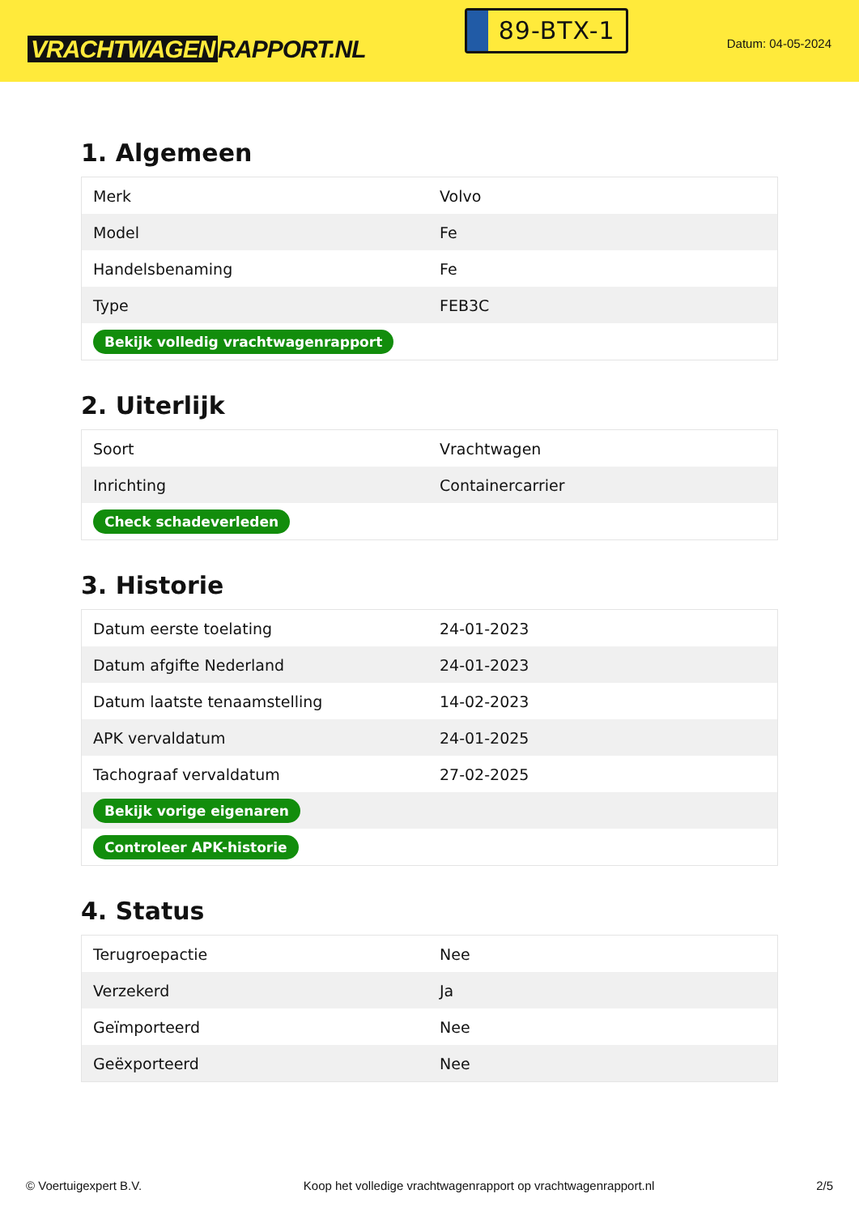VRACHTWAGEN RAPPORT.NL
89-BTX-1
Datum: 04-05-2024
1. Algemeen
| Merk | Volvo |
| Model | Fe |
| Handelsbenaming | Fe |
| Type | FEB3C |
| Bekijk volledig vrachtwagenrapport | |
2. Uiterlijk
| Soort | Vrachtwagen |
| Inrichting | Containercarrier |
| Check schadeverleden | |
3. Historie
| Datum eerste toelating | 24-01-2023 |
| Datum afgifte Nederland | 24-01-2023 |
| Datum laatste tenaamstelling | 14-02-2023 |
| APK vervaldatum | 24-01-2025 |
| Tachograaf vervaldatum | 27-02-2025 |
| Bekijk vorige eigenaren | |
| Controleer APK-historie | |
4. Status
| Terugroepactie | Nee |
| Verzekerd | Ja |
| Geïmporteerd | Nee |
| Geëxporteerd | Nee |
© Voertuigexpert B.V. Koop het volledige vrachtwagenrapport op vrachtwagenrapport.nl 2/5